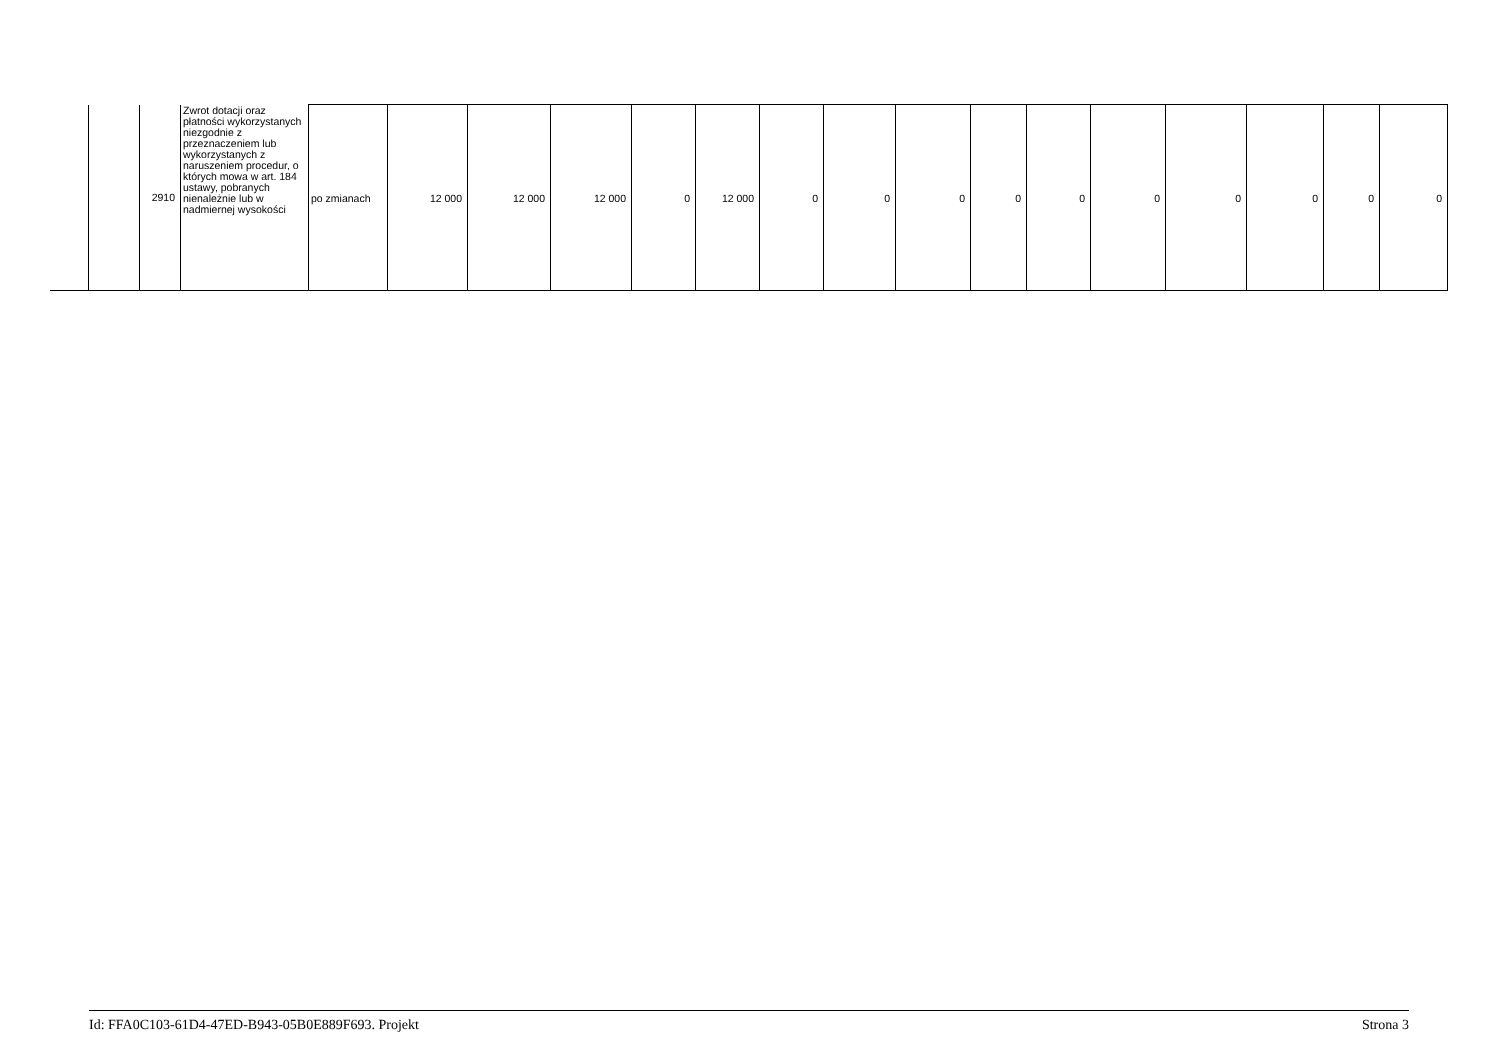| | | 2910 | Zwrot dotacji oraz płatności wykorzystanych niezgodnie z przeznaczeniem lub wykorzystanych z naruszeniem procedur, o których mowa w art. 184 ustawy, pobranych nienależnie lub w nadmiernej wysokości | po zmianach | 12 000 | 12 000 | 12 000 | 0 | 12 000 | 0 | 0 | 0 | 0 | 0 | 0 | 0 | 0 | 0 | 0 |
Id: FFA0C103-61D4-47ED-B943-05B0E889F693. Projekt Strona 3